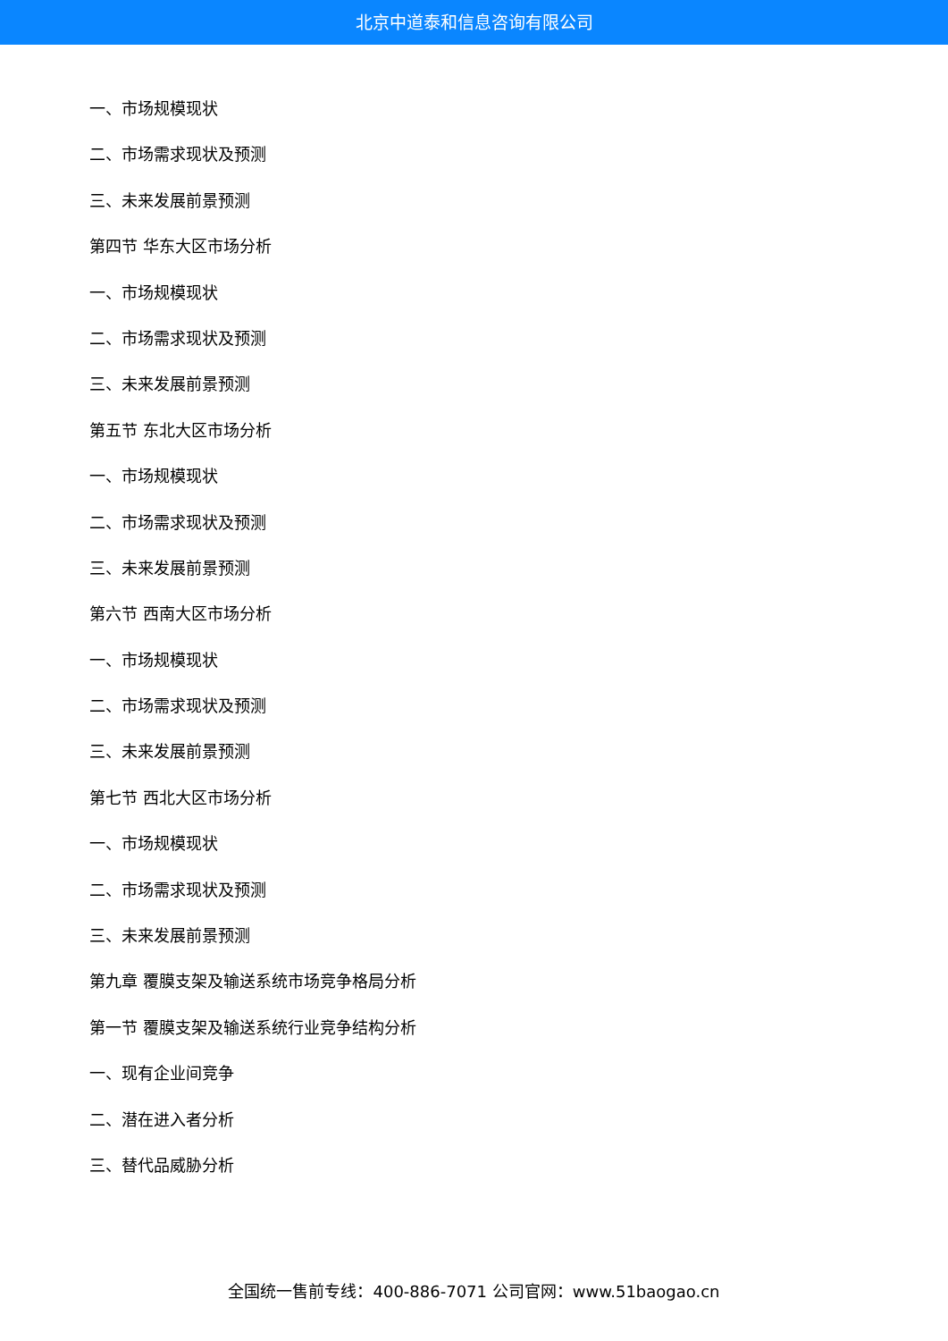北京中道泰和信息咨询有限公司
一、市场规模现状
二、市场需求现状及预测
三、未来发展前景预测
第四节 华东大区市场分析
一、市场规模现状
二、市场需求现状及预测
三、未来发展前景预测
第五节 东北大区市场分析
一、市场规模现状
二、市场需求现状及预测
三、未来发展前景预测
第六节 西南大区市场分析
一、市场规模现状
二、市场需求现状及预测
三、未来发展前景预测
第七节 西北大区市场分析
一、市场规模现状
二、市场需求现状及预测
三、未来发展前景预测
第九章 覆膜支架及输送系统市场竞争格局分析
第一节 覆膜支架及输送系统行业竞争结构分析
一、现有企业间竞争
二、潜在进入者分析
三、替代品威胁分析
全国统一售前专线：400-886-7071 公司官网：www.51baogao.cn